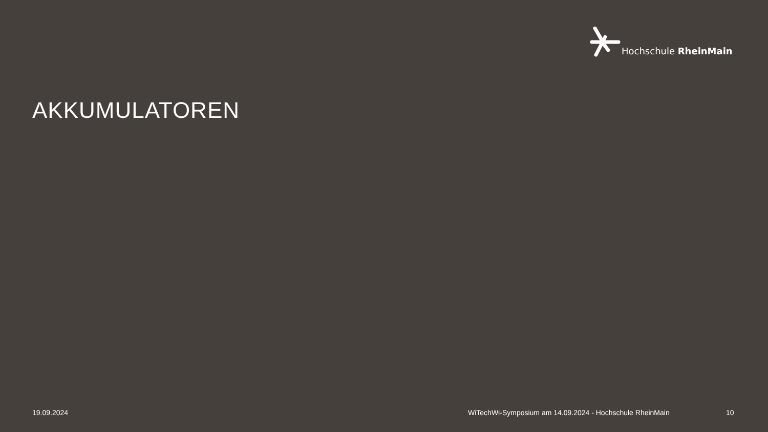Hochschule RheinMain
AKKUMULATOREN
19.09.2024
WiTechWi-Symposium am 14.09.2024 - Hochschule RheinMain
10